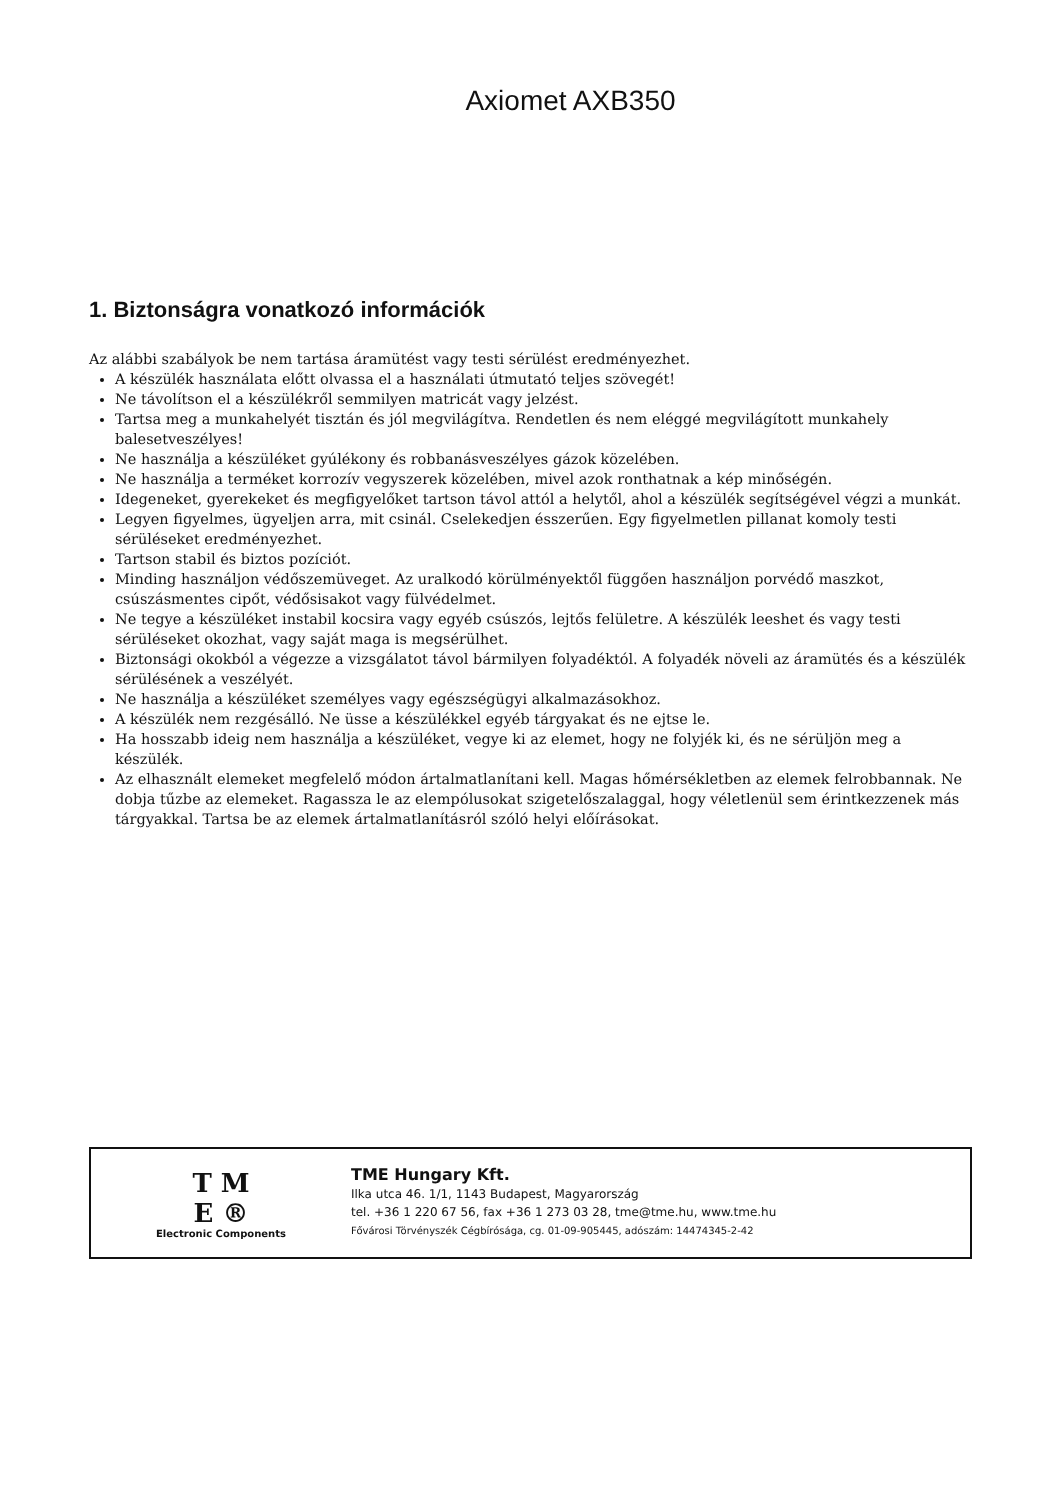Axiomet AXB350
1. Biztonságra vonatkozó információk
Az alábbi szabályok be nem tartása áramütést vagy testi sérülést eredményezhet.
A készülék használata előtt olvassa el a használati útmutató teljes szövegét!
Ne távolítson el a készülékről semmilyen matricát vagy jelzést.
Tartsa meg a munkahelyét tisztán és jól megvilágítva. Rendetlen és nem eléggé megvilágított munkahely balesetveszélyes!
Ne használja a készüléket gyúlékony és robbanásveszélyes gázok közelében.
Ne használja a terméket korrozív vegyszerek közelében, mivel azok ronthatnak a kép minőségén.
Idegeneket, gyerekeket és megfigyelőket tartson távol attól a helytől, ahol a készülék segítségével végzi a munkát.
Legyen figyelmes, ügyeljen arra, mit csinál. Cselekedjen ésszerűen. Egy figyelmetlen pillanat komoly testi sérüléseket eredményezhet.
Tartson stabil és biztos pozíciót.
Minding használjon védőszemüveget. Az uralkodó körülményektől függően használjon porvédő maszkot, csúszásmentes cipőt, védősisakot vagy fülvédelmet.
Ne tegye a készüléket instabil kocsira vagy egyéb csúszós, lejtős felületre. A készülék leeshet és vagy testi sérüléseket okozhat, vagy saját maga is megsérülhet.
Biztonsági okokból a végezze a vizsgálatot távol bármilyen folyadéktól. A folyadék növeli az áramütés és a készülék sérülésének a veszélyét.
Ne használja a készüléket személyes vagy egészségügyi alkalmazásokhoz.
A készülék nem rezgésálló. Ne üsse a készülékkel egyéb tárgyakat és ne ejtse le.
Ha hosszabb ideig nem használja a készüléket, vegye ki az elemet, hogy ne folyjék ki, és ne sérüljön meg a készülék.
Az elhasznált elemeket megfelelő módon ártalmatlanítani kell. Magas hőmérsékletben az elemek felrobbannak. Ne dobja tűzbe az elemeket. Ragassza le az elempólusokat szigetelőszalaggal, hogy véletlenül sem érintkezzenek más tárgyakkal. Tartsa be az elemek ártalmatlanításról szóló helyi előírásokat.
T M
E ®
Electronic Components
TME Hungary Kft.
Ilka utca 46. 1/1, 1143 Budapest, Magyarország
tel. +36 1 220 67 56, fax +36 1 273 03 28, tme@tme.hu, www.tme.hu
Fővárosi Törvényszék Cégbírósága, cg. 01-09-905445, adószám: 14474345-2-42